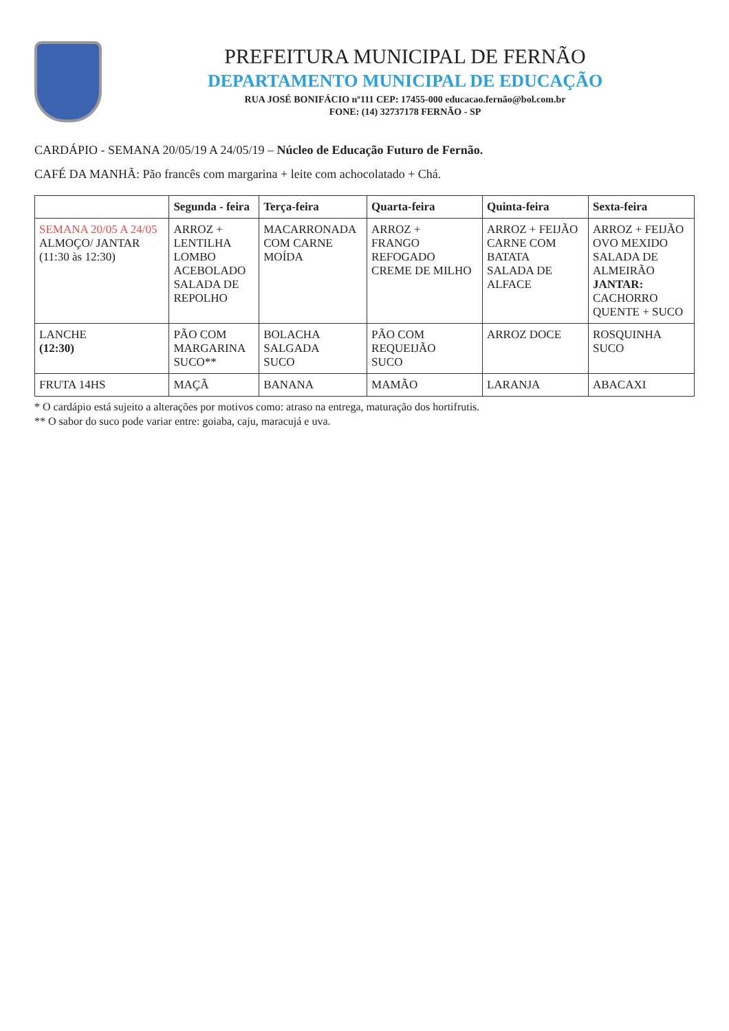PREFEITURA MUNICIPAL DE FERNÃO
DEPARTAMENTO MUNICIPAL DE EDUCAÇÃO
RUA JOSÉ BONIFÁCIO nº111 CEP: 17455-000 educacao.fernão@bol.com.br
FONE: (14) 32737178 FERNÃO - SP
CARDÁPIO - SEMANA 20/05/19 A 24/05/19 – Núcleo de Educação Futuro de Fernão.
CAFÉ DA MANHÃ: Pão francês com margarina + leite com achocolatado + Chá.
| | Segunda - feira | Terça-feira | Quarta-feira | Quinta-feira | Sexta-feira |
| --- | --- | --- | --- | --- | --- |
| SEMANA 20/05 A 24/05 ALMOÇO/ JANTAR (11:30 às 12:30) | ARROZ + LENTILHA LOMBO ACEBOLADO SALADA DE REPOLHO | MACARRONADA COM CARNE MOÍDA | ARROZ + FRANGO REFOGADO CREME DE MILHO | ARROZ + FEIJÃO CARNE COM BATATA SALADA DE ALFACE | ARROZ + FEIJÃO OVO MEXIDO SALADA DE ALMEIRÃO JANTAR: CACHORRO QUENTE + SUCO |
| LANCHE (12:30) | PÃO COM MARGARINA SUCO** | BOLACHA SALGADA SUCO | PÃO COM REQUEIJÃO SUCO | ARROZ DOCE | ROSQUINHA SUCO |
| FRUTA 14HS | MAÇÃ | BANANA | MAMÃO | LARANJA | ABACAXI |
* O cardápio está sujeito a alterações por motivos como: atraso na entrega, maturação dos hortifrutis.
** O sabor do suco pode variar entre: goiaba, caju, maracujá e uva.